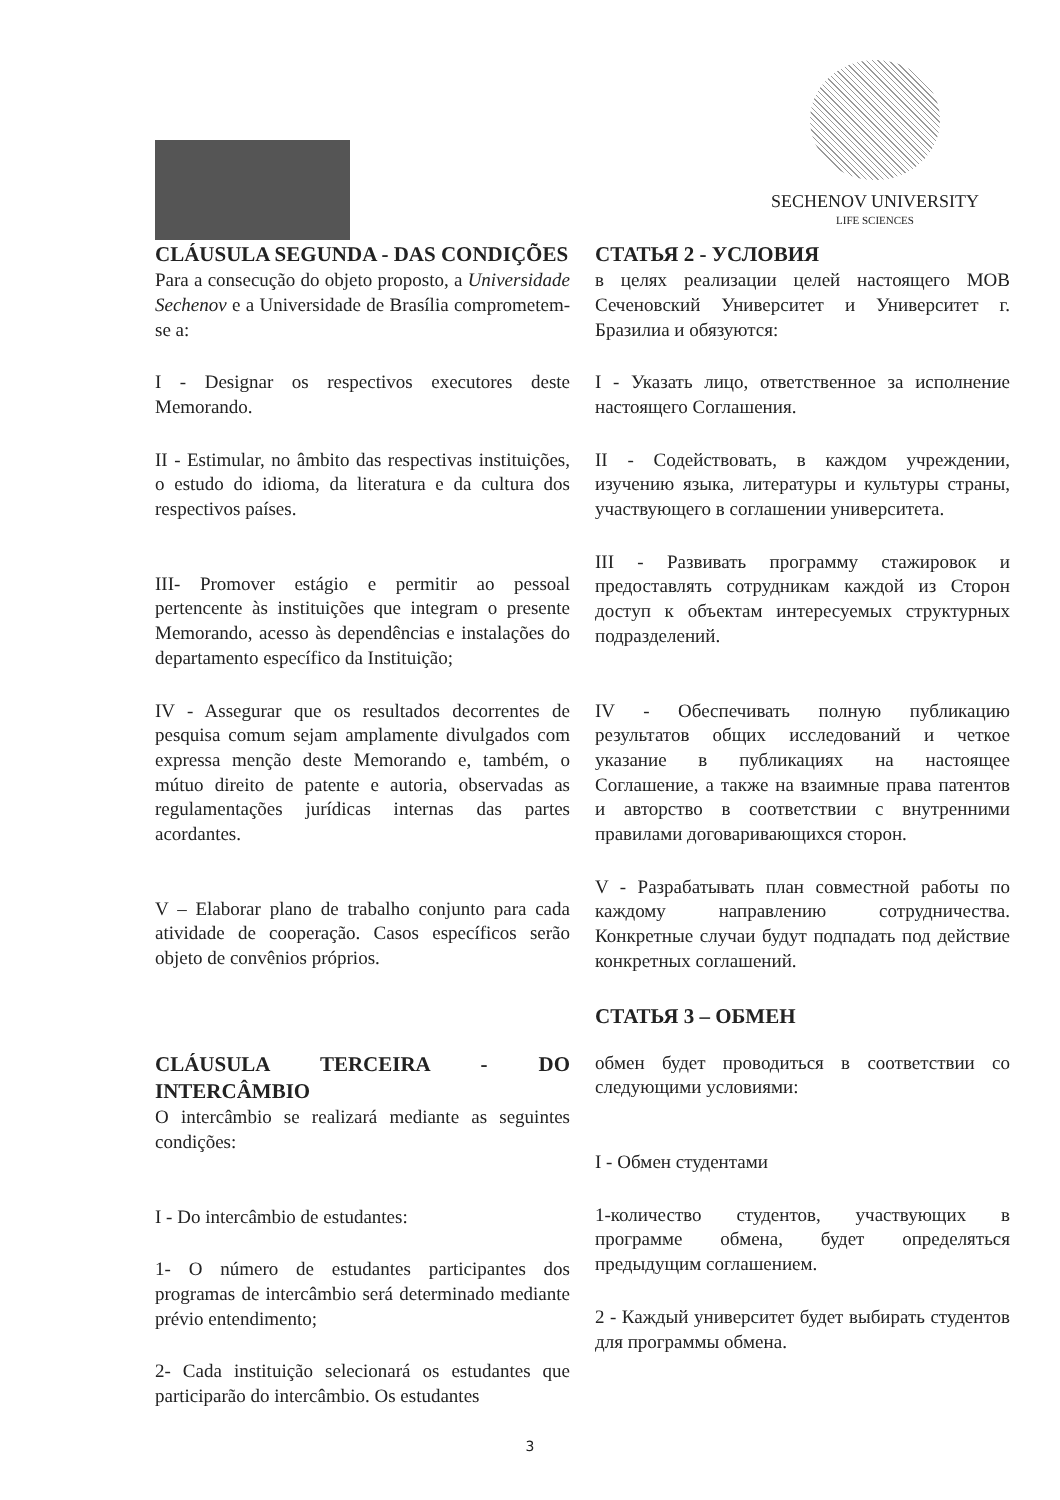SECHENOV UNIVERSITY
LIFE SCIENCES
CLÁUSULA SEGUNDA - DAS CONDIÇÕES
Para a consecução do objeto proposto, a Universidade Sechenov e a Universidade de Brasília comprometem-se a:
I - Designar os respectivos executores deste Memorando.
II - Estimular, no âmbito das respectivas instituições, o estudo do idioma, da literatura e da cultura dos respectivos países.
III- Promover estágio e permitir ao pessoal pertencente às instituições que integram o presente Memorando, acesso às dependências e instalações do departamento específico da Instituição;
IV - Assegurar que os resultados decorrentes de pesquisa comum sejam amplamente divulgados com expressa menção deste Memorando e, também, o mútuo direito de patente e autoria, observadas as regulamentações jurídicas internas das partes acordantes.
V – Elaborar plano de trabalho conjunto para cada atividade de cooperação. Casos específicos serão objeto de convênios próprios.
CLÁUSULA TERCEIRA - DO INTERCÂMBIO
O intercâmbio se realizará mediante as seguintes condições:
I - Do intercâmbio de estudantes:
1- O número de estudantes participantes dos programas de intercâmbio será determinado mediante prévio entendimento;
2- Cada instituição selecionará os estudantes que participarão do intercâmbio. Os estudantes
СТАТЬЯ 2 - УСЛОВИЯ
в целях реализации целей настоящего МОВ Сеченовский Университет и Университет г. Бразилиа и обязуются:
I - Указать лицо, ответственное за исполнение настоящего Соглашения.
II - Содействовать, в каждом учреждении, изучению языка, литературы и культуры страны, участвующего в соглашении университета.
III - Развивать программу стажировок и предоставлять сотрудникам каждой из Сторон доступ к объектам интересуемых структурных подразделений.
IV - Обеспечивать полную публикацию результатов общих исследований и четкое указание в публикациях на настоящее Соглашение, а также на взаимные права патентов и авторство в соответствии с внутренними правилами договаривающихся сторон.
V - Разрабатывать план совместной работы по каждому направлению сотрудничества. Конкретные случаи будут подпадать под действие конкретных соглашений.
СТАТЬЯ 3 – ОБМЕН
обмен будет проводиться в соответствии со следующими условиями:
I - Обмен студентами
1-количество студентов, участвующих в программе обмена, будет определяться предыдущим соглашением.
2 - Каждый университет будет выбирать студентов для программы обмена.
3